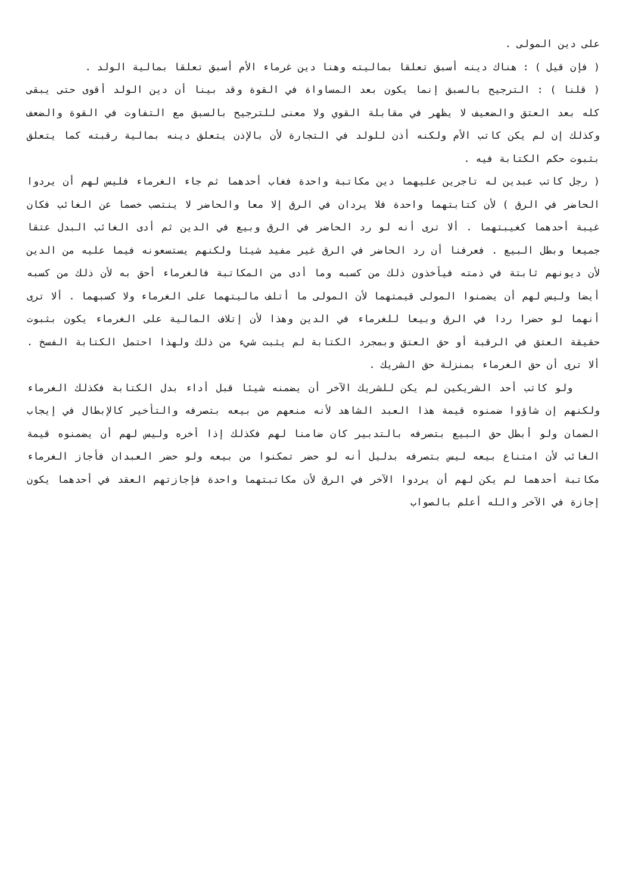على دين المولى .
( فإن قيل ) : هناك دينه أسبق تعلقا بماليته وهنا دين غرماء الأم أسبق تعلقا بمالية الولد .
( قلنا ) : الترجيح بالسبق إنما يكون بعد المساواة في القوة وقد بينا أن دين الولد أقوى حتى يبقى كله بعد العتق والضعيف لا يظهر في مقابلة القوي ولا معنى للترجيح بالسبق مع التفاوت في القوة والضعف وكذلك إن لم يكن كاتب الأم ولكنه أذن للولد في التجارة لأن بالإذن يتعلق دينه بمالية رقبته كما يتعلق بثبوت حكم الكتابة فيه .
( رجل كاتب عبدين له تاجرين عليهما دين مكاتبة واحدة فغاب أحدهما ثم جاء الغرماء فليس لهم أن يردوا الحاضر في الرق ) لأن كتابتهما واحدة فلا يردان في الرق إلا معا والحاضر لا ينتصب خصما عن الغائب فكان غيبة أحدهما كغيبتهما . ألا ترى أنه لو رد الحاضر في الرق وبيع في الدين ثم أدى الغائب البدل عتقا جميعا وبطل البيع . فعرفنا أن رد الحاضر في الرق غير مفيد شيئا ولكنهم يستسعونه فيما عليه من الدين لأن ديونهم ثابتة في ذمته فيأخذون ذلك من كسبه وما أدى من المكاتبة فالغرماء أحق به لأن ذلك من كسبه أيضا وليس لهم أن يضمنوا المولى قيمتهما لأن المولى ما أتلف ماليتهما على الغرماء ولا كسبهما . ألا ترى أنهما لو حضرا ردا في الرق وبيعا للغرماء في الدين وهذا لأن إتلاف المالية على الغرماء يكون بثبوت حقيقة العتق في الرقبة أو حق العتق وبمجرد الكتابة لم يثبت شيء من ذلك ولهذا احتمل الكتابة الفسخ . ألا ترى أن حق الغرماء بمنزلة حق الشريك .
ولو كاتب أحد الشريكين لم يكن للشريك الآخر أن يضمنه شيئا قبل أداء بدل الكتابة فكذلك الغرماء ولكنهم إن شاؤوا ضمنوه قيمة هذا العبد الشاهد لأنه منعهم من بيعه بتصرفه والتأخير كالإبطال في إيجاب الضمان ولو أبطل حق البيع بتصرفه بالتدبير كان ضامنا لهم فكذلك إذا أخره وليس لهم أن يضمنوه قيمة الغائب لأن امتناع بيعه ليس بتصرفه بدليل أنه لو حضر تمكنوا من بيعه ولو حضر العبدان فأجاز الغرماء مكاتبة أحدهما لم يكن لهم أن يردوا الآخر في الرق لأن مكاتبتهما واحدة فإجازتهم العقد في أحدهما يكون إجازة في الآخر والله أعلم بالصواب